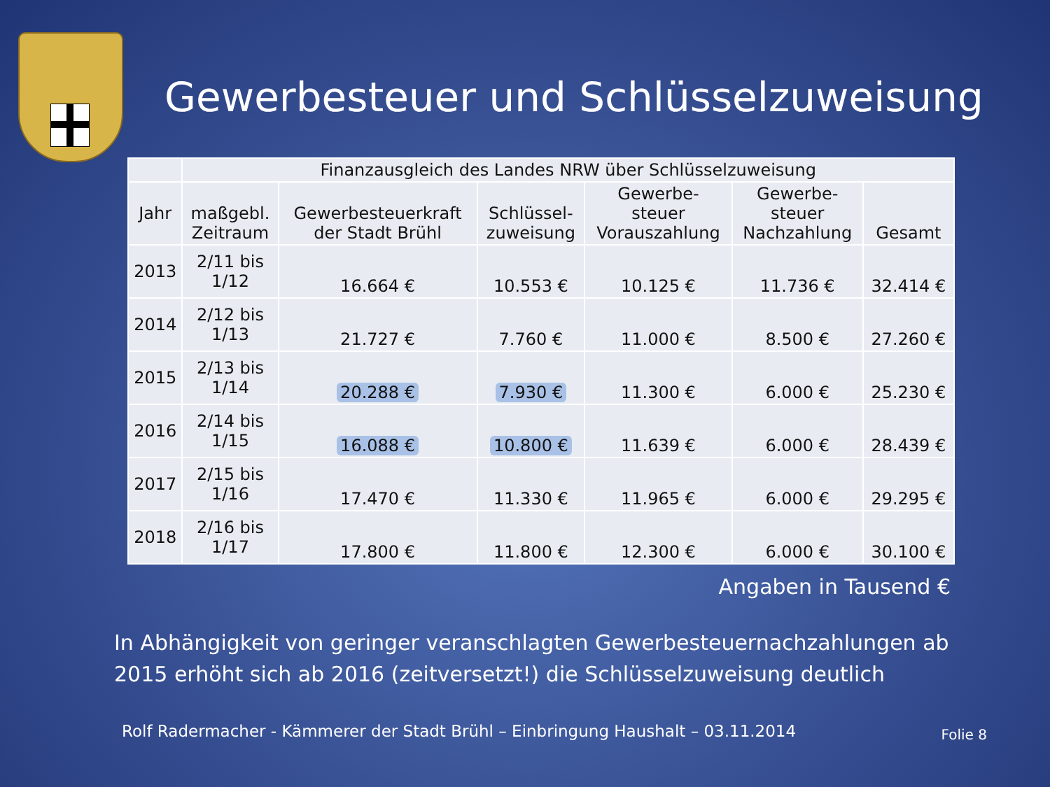Gewerbesteuer und Schlüsselzuweisung
| | Finanzausgleich des Landes NRW über Schlüsselzuweisung | | | | | |
| --- | --- | --- | --- | --- | --- | --- |
| Jahr | maßgebl. Zeitraum | Gewerbesteuerkraft der Stadt Brühl | Schlüssel- zuweisung | Gewerbe- steuer Vorauszahlung | Gewerbe- steuer Nachzahlung | Gesamt |
| 2013 | 2/11 bis 1/12 | 16.664 € | 10.553 € | 10.125 € | 11.736 € | 32.414 € |
| 2014 | 2/12 bis 1/13 | 21.727 € | 7.760 € | 11.000 € | 8.500 € | 27.260 € |
| 2015 | 2/13 bis 1/14 | 20.288 € | 7.930 € | 11.300 € | 6.000 € | 25.230 € |
| 2016 | 2/14 bis 1/15 | 16.088 € | 10.800 € | 11.639 € | 6.000 € | 28.439 € |
| 2017 | 2/15 bis 1/16 | 17.470 € | 11.330 € | 11.965 € | 6.000 € | 29.295 € |
| 2018 | 2/16 bis 1/17 | 17.800 € | 11.800 € | 12.300 € | 6.000 € | 30.100 € |
Angaben in Tausend €
In Abhängigkeit von geringer veranschlagten Gewerbesteuernachzahlungen ab 2015 erhöht sich ab 2016 (zeitversetzt!) die Schlüsselzuweisung deutlich
Rolf Radermacher - Kämmerer der Stadt Brühl – Einbringung Haushalt – 03.11.2014 Folie 8